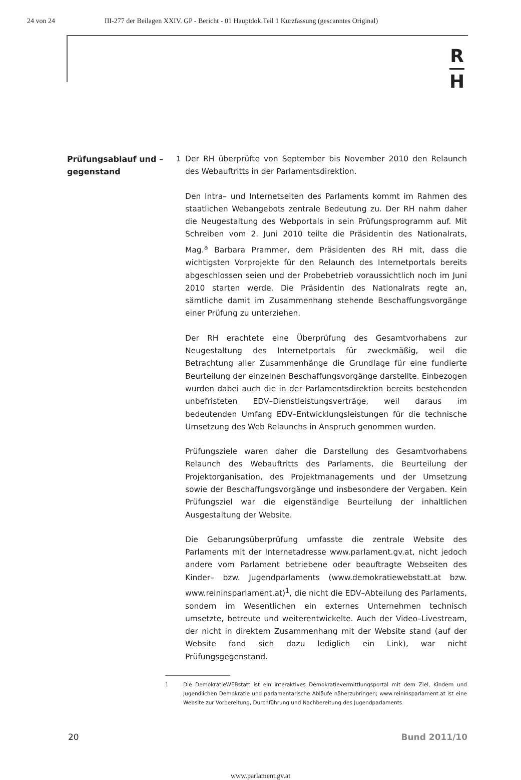24 von 24 III-277 der Beilagen XXIV. GP - Bericht - 01 Hauptdok.Teil 1 Kurzfassung (gescanntes Original)
R
H
Prüfungsablauf und –gegenstand
1
Der RH überprüfte von September bis November 2010 den Relaunch des Webauftritts in der Parlamentsdirektion.
Den Intra– und Internetseiten des Parlaments kommt im Rahmen des staatlichen Webangebots zentrale Bedeutung zu. Der RH nahm daher die Neugestaltung des Webportals in sein Prüfungsprogramm auf. Mit Schreiben vom 2. Juni 2010 teilte die Präsidentin des Nationalrats, Mag.<sup>a</sup> Barbara Prammer, dem Präsidenten des RH mit, dass die wichtigsten Vorprojekte für den Relaunch des Internetportals bereits abgeschlossen seien und der Probebetrieb voraussichtlich noch im Juni 2010 starten werde. Die Präsidentin des Nationalrats regte an, sämtliche damit im Zusammenhang stehende Beschaffungsvorgänge einer Prüfung zu unterziehen.
Der RH erachtete eine Überprüfung des Gesamtvorhabens zur Neugestaltung des Internetportals für zweckmäßig, weil die Betrachtung aller Zusammenhänge die Grundlage für eine fundierte Beurteilung der einzelnen Beschaffungsvorgänge darstellte. Einbezogen wurden dabei auch die in der Parlamentsdirektion bereits bestehenden unbefristeten EDV–Dienstleistungsverträge, weil daraus im bedeutenden Umfang EDV–Entwicklungsleistungen für die technische Umsetzung des Web Relaunchs in Anspruch genommen wurden.
Prüfungsziele waren daher die Darstellung des Gesamtvorhabens Relaunch des Webauftritts des Parlaments, die Beurteilung der Projektorganisation, des Projektmanagements und der Umsetzung sowie der Beschaffungsvorgänge und insbesondere der Vergaben. Kein Prüfungsziel war die eigenständige Beurteilung der inhaltlichen Ausgestaltung der Website.
Die Gebarungsüberprüfung umfasste die zentrale Website des Parlaments mit der Internetadresse www.parlament.gv.at, nicht jedoch andere vom Parlament betriebene oder beauftragte Webseiten des Kinder– bzw. Jugendparlaments (www.demokratiewebstatt.at bzw. www.reininsparlament.at)<sup>1</sup>, die nicht die EDV–Abteilung des Parlaments, sondern im Wesentlichen ein externes Unternehmen technisch umsetzte, betreute und weiterentwickelte. Auch der Video–Livestream, der nicht in direktem Zusammenhang mit der Website stand (auf der Website fand sich dazu lediglich ein Link), war nicht Prüfungsgegenstand.
1 Die DemokratieWEBstatt ist ein interaktives Demokratievermittlungsportal mit dem Ziel, Kindern und Jugendlichen Demokratie und parlamentarische Abläufe näherzubringen; www.reininsparlament.at ist eine Website zur Vorbereitung, Durchführung und Nachbereitung des Jugendparlaments.
20 Bund 2011/10
www.parlament.gv.at